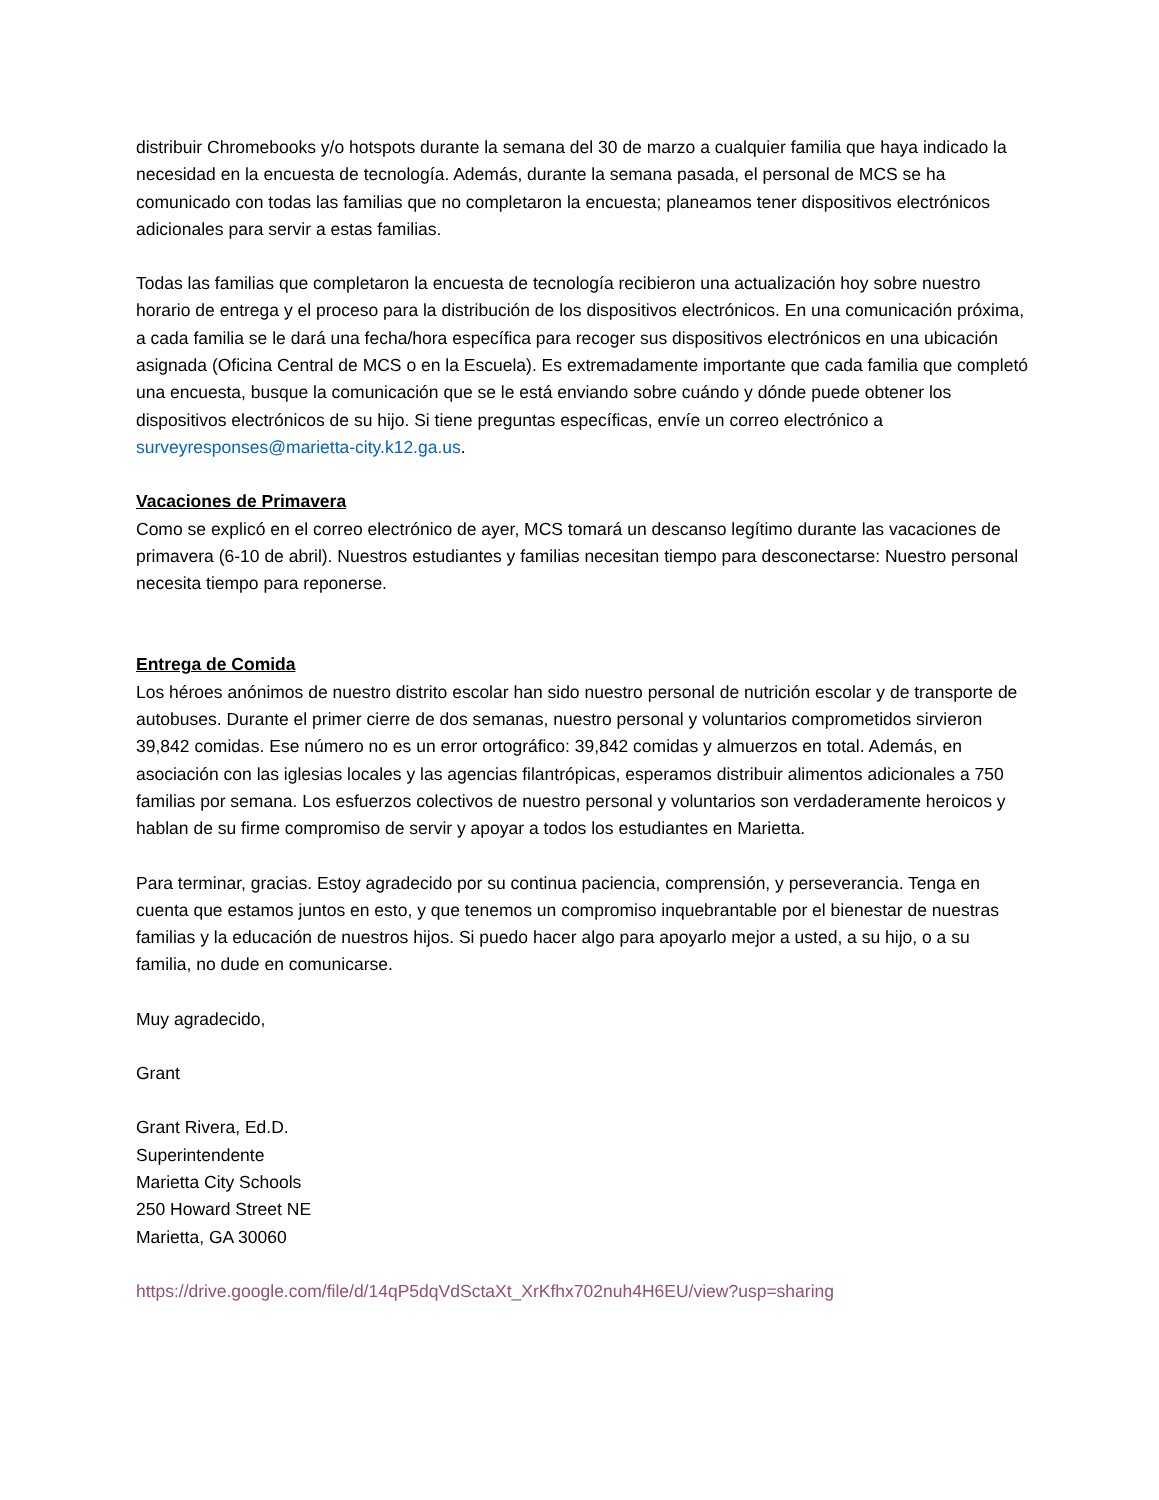distribuir Chromebooks y/o hotspots durante la semana del 30 de marzo a cualquier familia que haya indicado la necesidad en la encuesta de tecnología. Además, durante la semana pasada, el personal de MCS se ha comunicado con todas las familias que no completaron la encuesta; planeamos tener dispositivos electrónicos adicionales para servir a estas familias.
Todas las familias que completaron la encuesta de tecnología recibieron una actualización hoy sobre nuestro horario de entrega y el proceso para la distribución de los dispositivos electrónicos. En una comunicación próxima, a cada familia se le dará una fecha/hora específica para recoger sus dispositivos electrónicos en una ubicación asignada (Oficina Central de MCS o en la Escuela). Es extremadamente importante que cada familia que completó una encuesta, busque la comunicación que se le está enviando sobre cuándo y dónde puede obtener los dispositivos electrónicos de su hijo. Si tiene preguntas específicas, envíe un correo electrónico a surveyresponses@marietta-city.k12.ga.us.
Vacaciones de Primavera
Como se explicó en el correo electrónico de ayer, MCS tomará un descanso legítimo durante las vacaciones de primavera (6-10 de abril). Nuestros estudiantes y familias necesitan tiempo para desconectarse: Nuestro personal necesita tiempo para reponerse.
Entrega de Comida
Los héroes anónimos de nuestro distrito escolar han sido nuestro personal de nutrición escolar y de transporte de autobuses. Durante el primer cierre de dos semanas, nuestro personal y voluntarios comprometidos sirvieron 39,842 comidas. Ese número no es un error ortográfico: 39,842 comidas y almuerzos en total. Además, en asociación con las iglesias locales y las agencias filantrópicas, esperamos distribuir alimentos adicionales a 750 familias por semana. Los esfuerzos colectivos de nuestro personal y voluntarios son verdaderamente heroicos y hablan de su firme compromiso de servir y apoyar a todos los estudiantes en Marietta.
Para terminar, gracias. Estoy agradecido por su continua paciencia, comprensión, y perseverancia. Tenga en cuenta que estamos juntos en esto, y que tenemos un compromiso inquebrantable por el bienestar de nuestras familias y la educación de nuestros hijos. Si puedo hacer algo para apoyarlo mejor a usted, a su hijo, o a su familia, no dude en comunicarse.
Muy agradecido,
Grant
Grant Rivera, Ed.D.
Superintendente
Marietta City Schools
250 Howard Street NE
Marietta, GA 30060
https://drive.google.com/file/d/14qP5dqVdSctaXt_XrKfhx702nuh4H6EU/view?usp=sharing